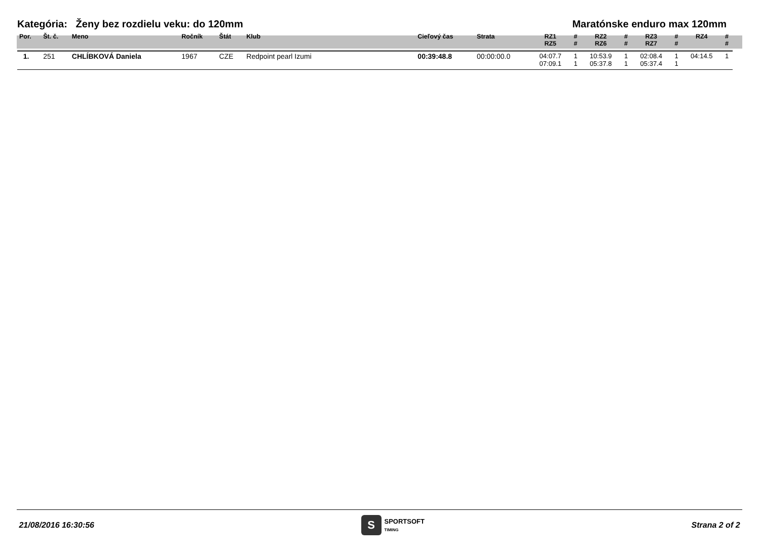Kategória: Ženy bez rozdielu veku: do 120mm Maratónske enduro max 120mm
| Por. | Št. č. | Meno | Ročník | Štát | Klub | Cieľový čas | Strata | RZ1 RZ5 | # # | RZ2 RZ6 | # # | RZ3 RZ7 | # # | RZ4 | # # |
| --- | --- | --- | --- | --- | --- | --- | --- | --- | --- | --- | --- | --- | --- | --- | --- |
| 1. | 251 | CHLÍBKOVÁ Daniela | 1967 | CZE | Redpoint pearl Izumi | 00:39:48.8 | 00:00:00.0 | 04:07.7 07:09.1 | 1 1 | 10:53.9 05:37.8 | 1 1 | 02:08.4 05:37.4 | 1 1 | 04:14.5 | 1 |
21/08/2016 16:30:56 S SPORTSOFT
TIMING Strana 2 of 2